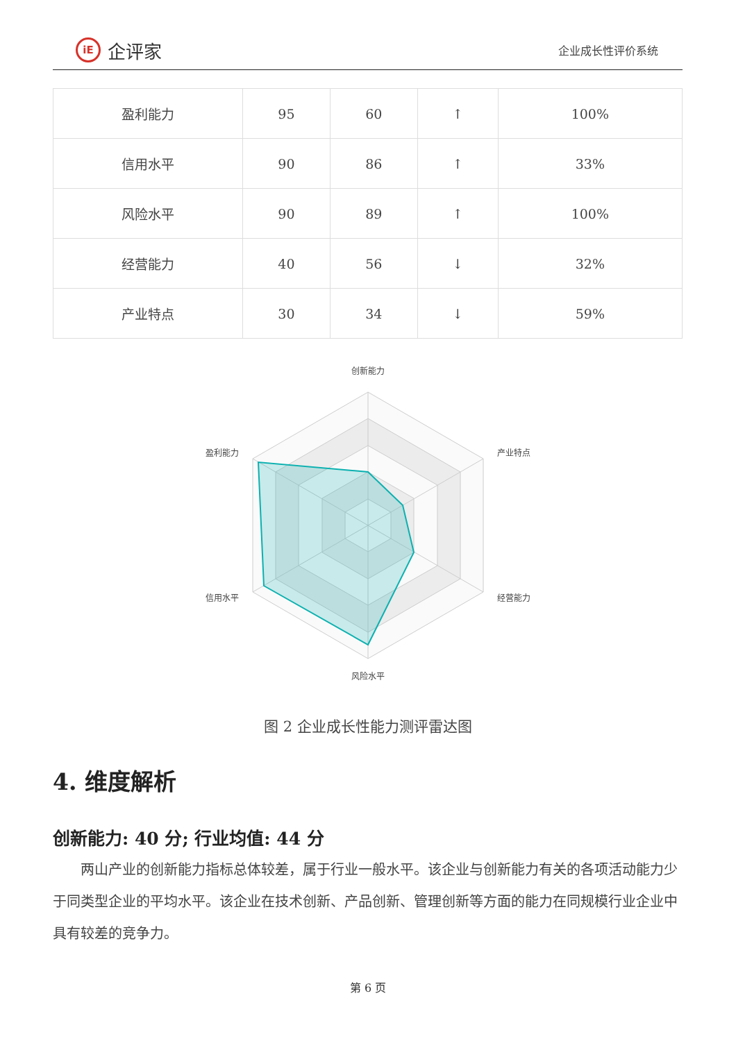iE 企评家
企业成长性评价系统
| 盈利能力 | 95 | 60 | ↑ | 100% |
| 信用水平 | 90 | 86 | ↑ | 33% |
| 风险水平 | 90 | 89 | ↑ | 100% |
| 经营能力 | 40 | 56 | ↓ | 32% |
| 产业特点 | 30 | 34 | ↓ | 59% |
创新能力
产业特点
经营能力
风险水平
信用水平
盈利能力
图 2 企业成长性能力测评雷达图
4. 维度解析
创新能力: 40 分; 行业均值: 44 分
两山产业的创新能力指标总体较差，属于行业一般水平。该企业与创新能力有关的各项活动能力少于同类型企业的平均水平。该企业在技术创新、产品创新、管理创新等方面的能力在同规模行业企业中具有较差的竞争力。
第 6 页